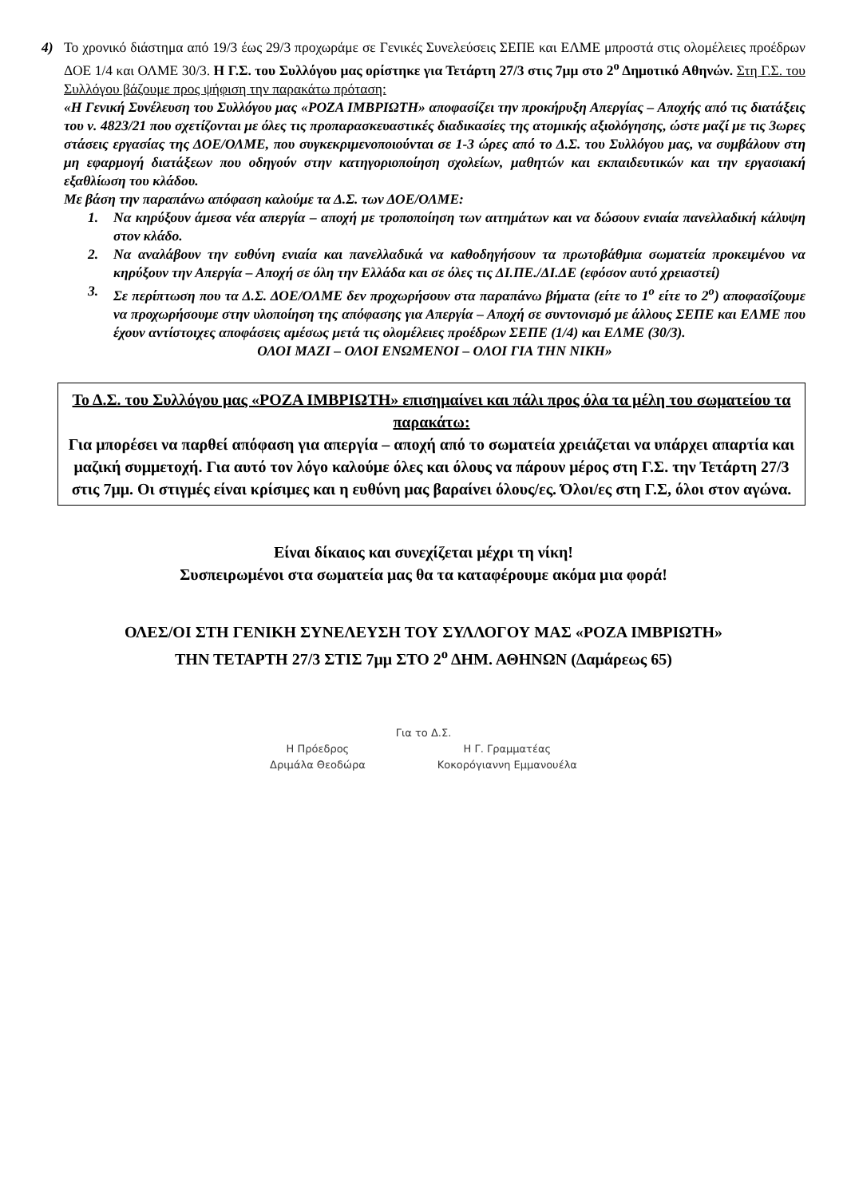4) Το χρονικό διάστημα από 19/3 έως 29/3 προχωράμε σε Γενικές Συνελεύσεις ΣΕΠΕ και ΕΛΜΕ μπροστά στις ολομέλειες προέδρων ΔΟΕ 1/4 και ΟΛΜΕ 30/3. Η Γ.Σ. του Συλλόγου μας ορίστηκε για Τετάρτη 27/3 στις 7μμ στο 2<sup>ο</sup> Δημοτικό Αθηνών. Στη Γ.Σ. του Συλλόγου βάζουμε προς ψήφιση την παρακάτω πρόταση:
«Η Γενική Συνέλευση του Συλλόγου μας «ΡΟΖΑ ΙΜΒΡΙΩΤΗ» αποφασίζει την προκήρυξη Απεργίας – Αποχής από τις διατάξεις του ν. 4823/21 που σχετίζονται με όλες τις προπαρασκευαστικές διαδικασίες της ατομικής αξιολόγησης, ώστε μαζί με τις 3ωρες στάσεις εργασίας της ΔΟΕ/ΟΛΜΕ, που συγκεκριμενοποιούνται σε 1-3 ώρες από το Δ.Σ. του Συλλόγου μας, να συμβάλουν στη μη εφαρμογή διατάξεων που οδηγούν στην κατηγοριοποίηση σχολείων, μαθητών και εκπαιδευτικών και την εργασιακή εξαθλίωση του κλάδου.
Με βάση την παραπάνω απόφαση καλούμε τα Δ.Σ. των ΔΟΕ/ΟΛΜΕ:
1. Να κηρύξουν άμεσα νέα απεργία – αποχή με τροποποίηση των αιτημάτων και να δώσουν ενιαία πανελλαδική κάλυψη στον κλάδο.
2. Να αναλάβουν την ευθύνη ενιαία και πανελλαδικά να καθοδηγήσουν τα πρωτοβάθμια σωματεία προκειμένου να κηρύξουν την Απεργία – Αποχή σε όλη την Ελλάδα και σε όλες τις ΔΙ.ΠΕ./ΔΙ.ΔΕ (εφόσον αυτό χρειαστεί)
3. Σε περίπτωση που τα Δ.Σ. ΔΟΕ/ΟΛΜΕ δεν προχωρήσουν στα παραπάνω βήματα (είτε το 1<sup>ο</sup> είτε το 2<sup>ο</sup>) αποφασίζουμε να προχωρήσουμε στην υλοποίηση της απόφασης για Απεργία – Αποχή σε συντονισμό με άλλους ΣΕΠΕ και ΕΛΜΕ που έχουν αντίστοιχες αποφάσεις αμέσως μετά τις ολομέλειες προέδρων ΣΕΠΕ (1/4) και ΕΛΜΕ (30/3).
ΟΛΟΙ ΜΑΖΙ – ΟΛΟΙ ΕΝΩΜΕΝΟΙ – ΟΛΟΙ ΓΙΑ ΤΗΝ ΝΙΚΗ»
Το Δ.Σ. του Συλλόγου μας «ΡΟΖΑ ΙΜΒΡΙΩΤΗ» επισημαίνει και πάλι προς όλα τα μέλη του σωματείου τα παρακάτω:
Για μπορέσει να παρθεί απόφαση για απεργία – αποχή από το σωματεία χρειάζεται να υπάρχει απαρτία και μαζική συμμετοχή. Για αυτό τον λόγο καλούμε όλες και όλους να πάρουν μέρος στη Γ.Σ. την Τετάρτη 27/3 στις 7μμ. Οι στιγμές είναι κρίσιμες και η ευθύνη μας βαραίνει όλους/ες. Όλοι/ες στη Γ.Σ, όλοι στον αγώνα.
Είναι δίκαιος και συνεχίζεται μέχρι τη νίκη!
Συσπειρωμένοι στα σωματεία μας θα τα καταφέρουμε ακόμα μια φορά!
ΟΛΕΣ/ΟΙ ΣΤΗ ΓΕΝΙΚΗ ΣΥΝΕΛΕΥΣΗ ΤΟΥ ΣΥΛΛΟΓΟΥ ΜΑΣ «ΡΟΖΑ ΙΜΒΡΙΩΤΗ»
ΤΗΝ ΤΕΤΑΡΤΗ 27/3 ΣΤΙΣ 7μμ ΣΤΟ 2<sup>ο</sup> ΔΗΜ. ΑΘΗΝΩΝ (Δαμάρεως 65)
Για το Δ.Σ.
Η Πρόεδρος
Δριμάλα Θεοδώρα
Η Γ. Γραμματέας
Κοκορόγιαννη Εμμανουέλα